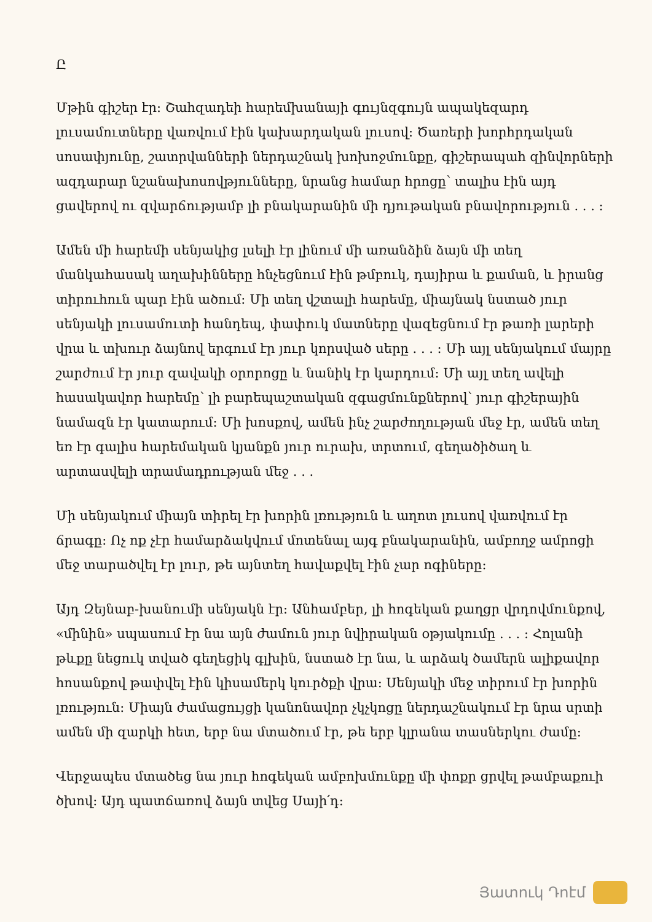Ը
Մթին գիշեր էր։ Շահզադեի հարեմխանայի գույնզգույն ապակեզարդ լուսամուտները վառվում էին կախարդական լուսով։ Ծառերի խորհրդական սոսափյունը, շատրվանների ներդաշնակ խոխոջմունքը, գիշերապահ զինվորների ազդարար նշանախոսովթյունները, նրանց համար հրոցը՝ տալիս էին այդ ցավերով ու զվարճությամբ լի բնակարանին մի դյութական բնավորություն . . . ։
Ամեն մի հարեմի սենյակից լսելի էր լինում մի առանձին ձայն մի տեղ մանկահասակ աղախինները հնչեցնում էին թմբուկ, դայիրա և քաման, և իրանց տիրուհուն պար էին ածում։ Մի տեղ վշտալի հարեմը, միայնակ նստած յուր սենյակի լուսամուտի հանդեպ, փափուկ մատները վազեցնում էր թառի լարերի վրա և տխուր ձայնով երգում էր յուր կորսված սերը . . . ։ Մի այլ սենյակում մայրը շարժում էր յուր զավակի օրորոցը և նանիկ էր կարդում։ Մի այլ տեղ ավելի հասակավոր հարեմը՝ լի բարեպաշտական զգացմունքներով՝ յուր գիշերային նամազն էր կատարում։ Մի խոսքով, ամեն ինչ շարժողության մեջ էր, ամեն տեղ եռ էր գալիս հարեմական կյանքն յուր ուրախ, տրտում, գեղածիծաղ և արտասվելի տրամադրության մեջ . . .
Մի սենյակում միայն տիրել էր խորին լռություն և աղոտ լուսով վառվում էր ճրագը։ Ոչ ոք չէր համարձակվում մոտենալ այգ բնակարանին, ամբողջ ամրոցի մեջ տարածվել էր լուր, թե այնտեղ հավաքվել էին չար ոգիները։
Այդ Զեյնաբ-խանումի սենյակն էր։ Անհամբեր, լի հոգեկան քաղցր վրդովմունքով, «մինին» սպասում էր նա այն ժամուն յուր նվիրական օթյակումը . . . ։ Հոլանի թևքը նեցուկ տված գեղեցիկ գլխին, նստած էր նա, և արձակ ծամերն ալիքավոր հոսանքով թափվել էին կիսամերկ կուրծքի վրա։ Սենյակի մեջ տիրում էր խորին լռություն։ Միայն ժամացույցի կանոնավոր չկչկոցը ներդաշնակում էր նրա սրտի ամեն մի զարկի հետ, երբ նա մտածում էր, թե երբ կլրանա տասներկու ժամը։
Վերջապես մտածեց նա յուր հոգեկան ամբոխմունքը մի փոքր ցրվել թամբաքուի ծխով։ Այդ պատճառով ձայն տվեց Սայի՛դ։
Յատուկ Դոէմ